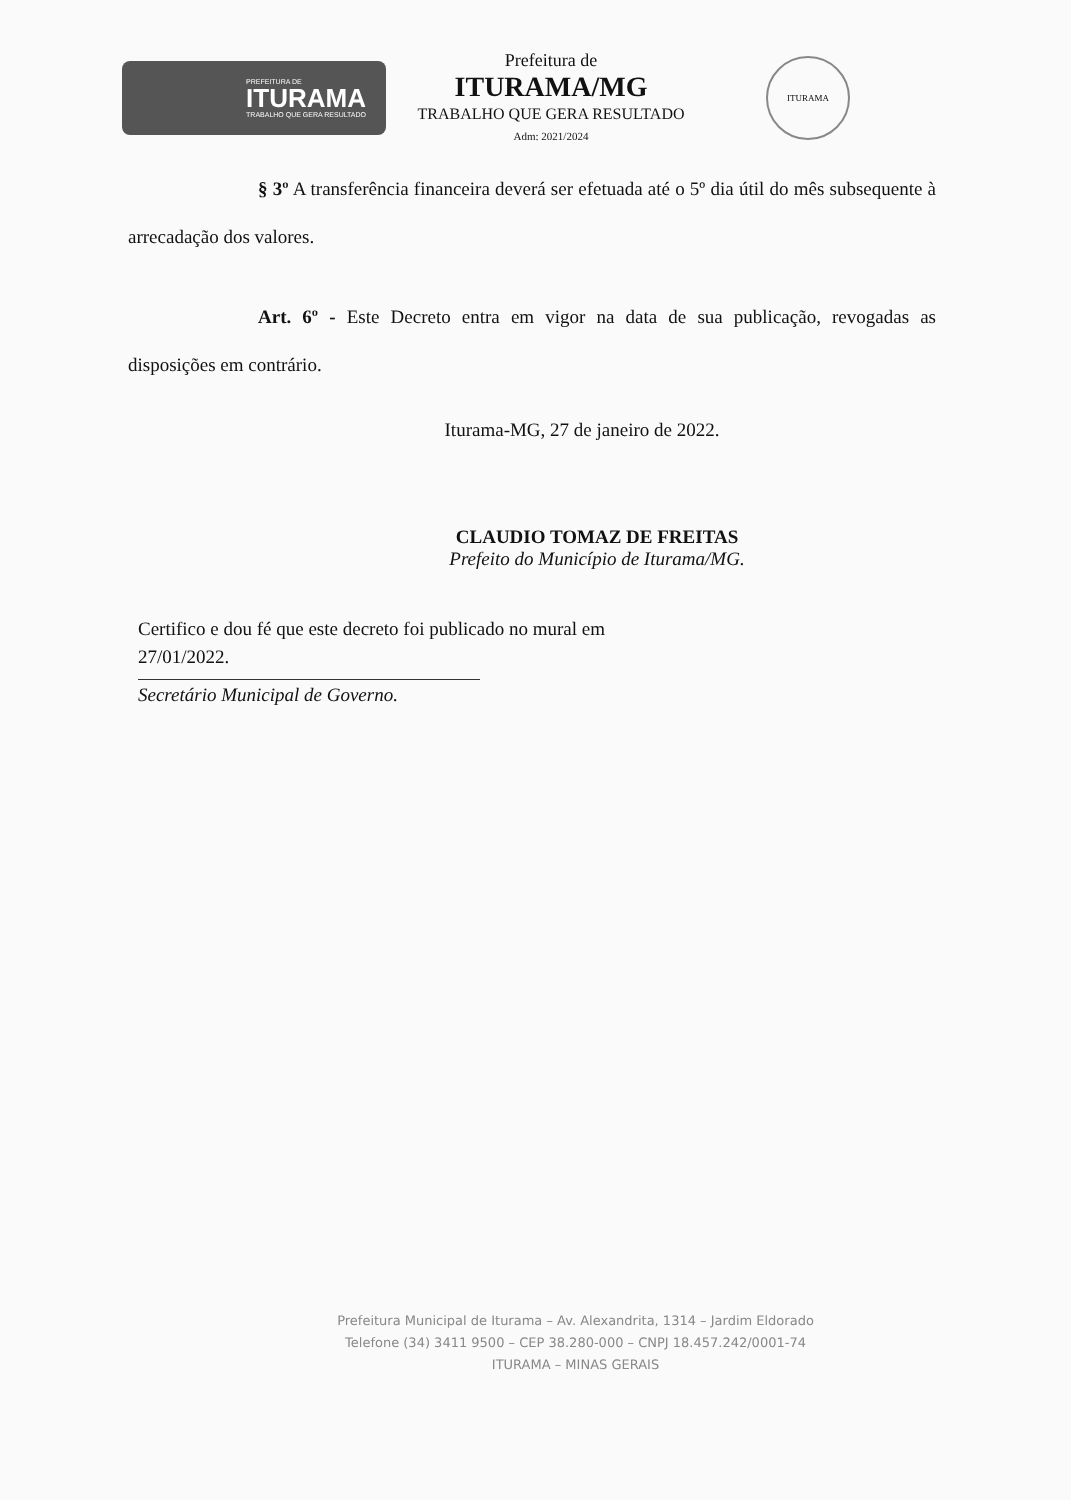PREFEITURA DE
ITURAMA
TRABALHO QUE GERA RESULTADO
Prefeitura de
ITURAMA/MG
TRABALHO QUE GERA RESULTADO
Adm: 2021/2024
ITURAMA
§ 3º A transferência financeira deverá ser efetuada até o 5º dia útil do mês subsequente à arrecadação dos valores.
Art. 6º - Este Decreto entra em vigor na data de sua publicação, revogadas as disposições em contrário.
Iturama-MG, 27 de janeiro de 2022.
CLAUDIO TOMAZ DE FREITAS
Prefeito do Município de Iturama/MG.
Certifico e dou fé que este decreto foi publicado no mural em
27/01/2022.
Secretário Municipal de Governo.
Prefeitura Municipal de Iturama – Av. Alexandrita, 1314 – Jardim Eldorado
Telefone (34) 3411 9500 – CEP 38.280-000 – CNPJ 18.457.242/0001-74
ITURAMA – MINAS GERAIS